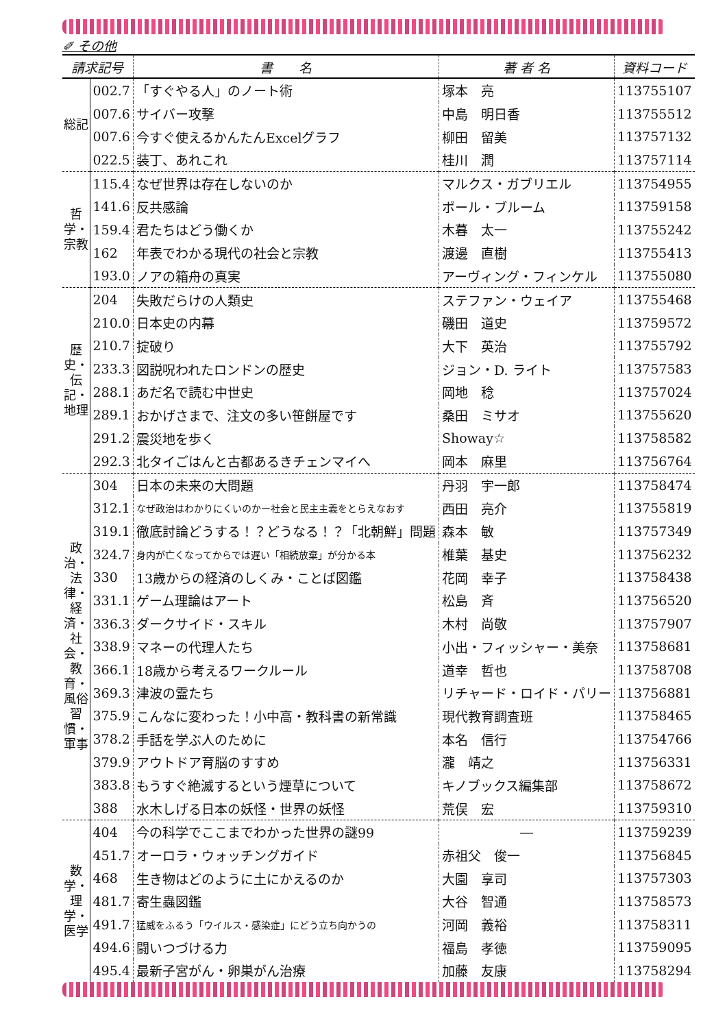✐ その他
| 請求記号 | | 書 名 | 著 者 名 | 資料コード |
| --- | --- | --- | --- | --- |
| 総記 | 002.7 | 「すぐやる人」のノート術 | 塚本 亮 | 113755107 |
| | 007.6 | サイバー攻撃 | 中島 明日香 | 113755512 |
| | 007.6 | 今すぐ使えるかんたんExcelグラフ | 柳田 留美 | 113757132 |
| | 022.5 | 装丁、あれこれ | 桂川 潤 | 113757114 |
| 哲学・宗教 | 115.4 | なぜ世界は存在しないのか | マルクス・ガブリエル | 113754955 |
| | 141.6 | 反共感論 | ポール・ブルーム | 113759158 |
| | 159.4 | 君たちはどう働くか | 木暮 太一 | 113755242 |
| | 162 | 年表でわかる現代の社会と宗教 | 渡邊 直樹 | 113755413 |
| | 193.0 | ノアの箱舟の真実 | アーヴィング・フィンケル | 113755080 |
| 歴史・伝記・地理 | 204 | 失敗だらけの人類史 | ステファン・ウェイア | 113755468 |
| | 210.0 | 日本史の内幕 | 磯田 道史 | 113759572 |
| | 210.7 | 掟破り | 大下 英治 | 113755792 |
| | 233.3 | 図説呪われたロンドンの歴史 | ジョン・D. ライト | 113757583 |
| | 288.1 | あだ名で読む中世史 | 岡地 稔 | 113757024 |
| | 289.1 | おかげさまで、注文の多い笹餅屋です | 桑田 ミサオ | 113755620 |
| | 291.2 | 震災地を歩く | Showay☆ | 113758582 |
| | 292.3 | 北タイごはんと古都あるきチェンマイへ | 岡本 麻里 | 113756764 |
| 政治・法律・経済・社会・教育・風俗習慣・軍事 | 304 | 日本の未来の大問題 | 丹羽 宇一郎 | 113758474 |
| | 312.1 | なぜ政治はわかりにくいのかー社会と民主主義をとらえなおす | 西田 亮介 | 113755819 |
| | 319.1 | 徹底討論どうする！？どうなる！？「北朝鮮」問題 | 森本 敏 | 113757349 |
| | 324.7 | 身内が亡くなってからでは遅い「相続放棄」が分かる本 | 椎葉 基史 | 113756232 |
| | 330 | 13歳からの経済のしくみ・ことば図鑑 | 花岡 幸子 | 113758438 |
| | 331.1 | ゲーム理論はアート | 松島 斉 | 113756520 |
| | 336.3 | ダークサイド・スキル | 木村 尚敬 | 113757907 |
| | 338.9 | マネーの代理人たち | 小出・フィッシャー・美奈 | 113758681 |
| | 366.1 | 18歳から考えるワークルール | 道幸 哲也 | 113758708 |
| | 369.3 | 津波の霊たち | リチャード・ロイド・パリー | 113756881 |
| | 375.9 | こんなに変わった！小中高・教科書の新常識 | 現代教育調査班 | 113758465 |
| | 378.2 | 手話を学ぶ人のために | 本名 信行 | 113754766 |
| | 379.9 | アウトドア育脳のすすめ | 瀧 靖之 | 113756331 |
| | 383.8 | もうすぐ絶滅するという煙草について | キノブックス編集部 | 113758672 |
| | 388 | 水木しげる日本の妖怪・世界の妖怪 | 荒俣 宏 | 113759310 |
| 数学・理学・医学 | 404 | 今の科学でここまでわかった世界の謎99 | ― | 113759239 |
| | 451.7 | オーロラ・ウォッチングガイド | 赤祖父 俊一 | 113756845 |
| | 468 | 生き物はどのように土にかえるのか | 大園 享司 | 113757303 |
| | 481.7 | 寄生蟲図鑑 | 大谷 智通 | 113758573 |
| | 491.7 | 猛威をふるう「ウイルス・感染症」にどう立ち向かうの | 河岡 義裕 | 113758311 |
| | 494.6 | 闘いつづける力 | 福島 孝徳 | 113759095 |
| | 495.4 | 最新子宮がん・卵巣がん治療 | 加藤 友康 | 113758294 |